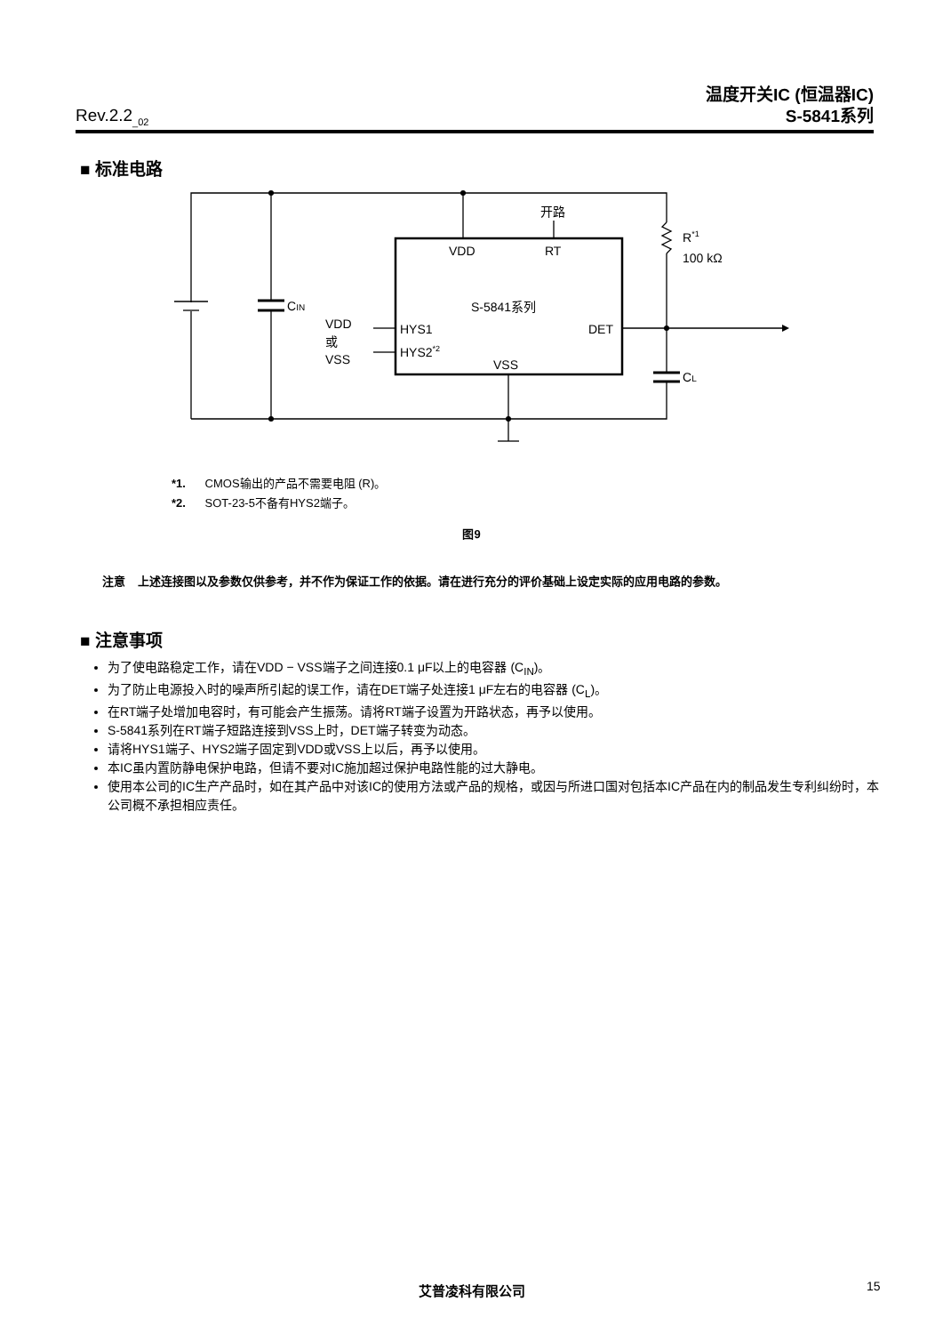Rev.2.2<sub>_02</sub> 温度开关IC (恒温器IC)
S-5841系列
■ 标准电路
开路
VDD
RT
R*1
100 kΩ
CIN
S-5841系列
VDD
或
VSS
HYS1
HYS2*2
DET
VSS
CL
*1. CMOS输出的产品不需要电阻 (R)。
*2. SOT-23-5不备有HYS2端子。
图9
注意 上述连接图以及参数仅供参考，并不作为保证工作的依据。请在进行充分的评价基础上设定实际的应用电路的参数。
■ 注意事项
为了使电路稳定工作，请在VDD − VSS端子之间连接0.1 μF以上的电容器 (C<sub>IN</sub>)。
为了防止电源投入时的噪声所引起的误工作，请在DET端子处连接1 μF左右的电容器 (C<sub>L</sub>)。
在RT端子处增加电容时，有可能会产生振荡。请将RT端子设置为开路状态，再予以使用。
S-5841系列在RT端子短路连接到VSS上时，DET端子转变为动态。
请将HYS1端子、HYS2端子固定到VDD或VSS上以后，再予以使用。
本IC虽内置防静电保护电路，但请不要对IC施加超过保护电路性能的过大静电。
使用本公司的IC生产产品时，如在其产品中对该IC的使用方法或产品的规格，或因与所进口国对包括本IC产品在内的制品发生专利纠纷时，本公司概不承担相应责任。
艾普凌科有限公司 15